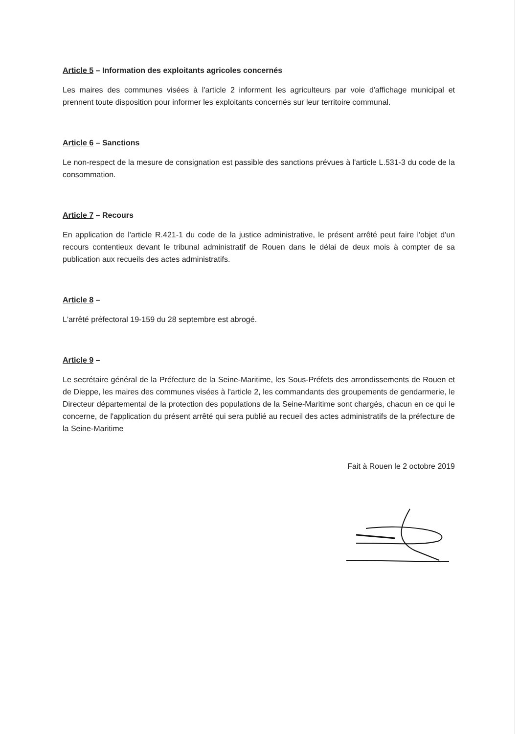Article 5 – Information des exploitants agricoles concernés
Les maires des communes visées à l'article 2 informent les agriculteurs par voie d'affichage municipal et prennent toute disposition pour informer les exploitants concernés sur leur territoire communal.
Article 6 – Sanctions
Le non-respect de la mesure de consignation est passible des sanctions prévues à l'article L.531-3 du code de la consommation.
Article 7 – Recours
En application de l'article R.421-1 du code de la justice administrative, le présent arrêté peut faire l'objet d'un recours contentieux devant le tribunal administratif de Rouen dans le délai de deux mois à compter de sa publication aux recueils des actes administratifs.
Article 8 –
L'arrêté préfectoral 19-159 du 28 septembre est abrogé.
Article 9 –
Le secrétaire général de la Préfecture de la Seine-Maritime, les Sous-Préfets des arrondissements de Rouen et de Dieppe, les maires des communes visées à l'article 2, les commandants des groupements de gendarmerie, le Directeur départemental de la protection des populations de la Seine-Maritime sont chargés, chacun en ce qui le concerne, de l'application du présent arrêté qui sera publié au recueil des actes administratifs de la préfecture de la Seine-Maritime
Fait à Rouen le 2 octobre 2019